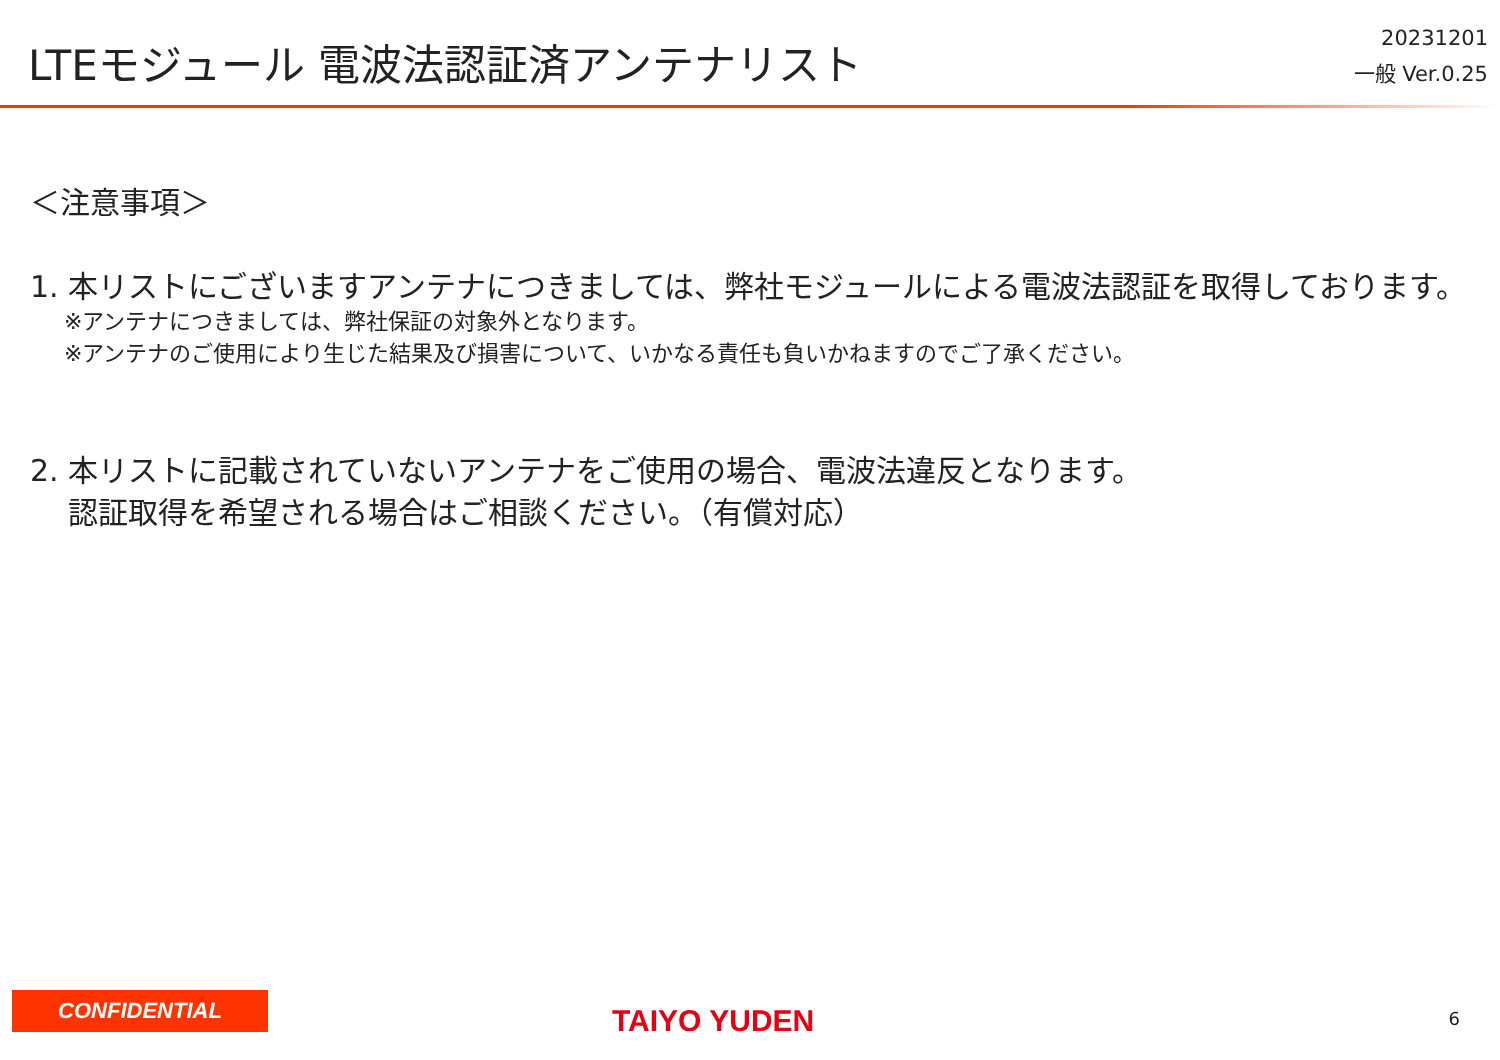LTEモジュール 電波法認証済アンテナリスト
20231201
一般 Ver.0.25
＜注意事項＞
1. 本リストにございますアンテナにつきましては、弊社モジュールによる電波法認証を取得しております。
※アンテナにつきましては、弊社保証の対象外となります。
※アンテナのご使用により生じた結果及び損害について、いかなる責任も負いかねますのでご了承ください。
2. 本リストに記載されていないアンテナをご使用の場合、電波法違反となります。
認証取得を希望される場合はご相談ください。（有償対応）
CONFIDENTIAL
TAIYO YUDEN 6